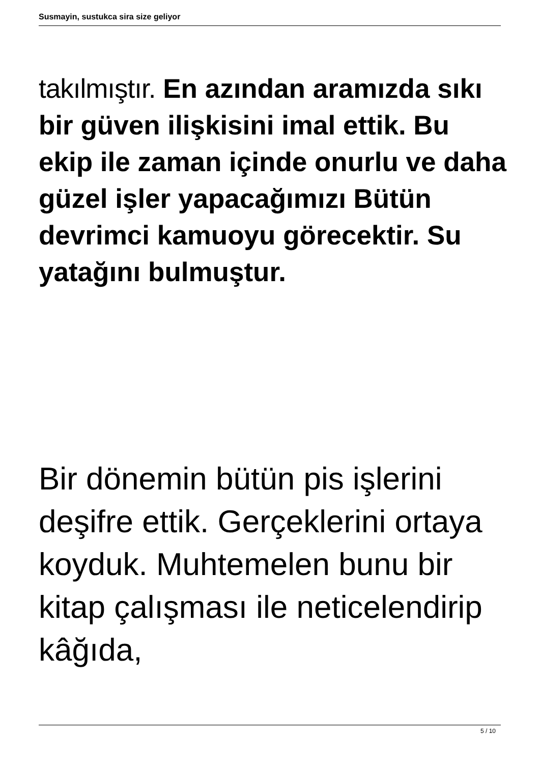Susmayin, sustukca sira size geliyor
takılmıştır. En azından aramızda sıkı bir güven ilişkisini imal ettik. Bu ekip ile zaman içinde onurlu ve daha güzel işler yapacağımızı Bütün devrimci kamuoyu görecektir. Su yatağını bulmuştur.
Bir dönemin bütün pis işlerini deşifre ettik. Gerçeklerini ortaya koyduk. Muhtemelen bunu bir kitap çalışması ile neticelendirip kâğıda,
5 / 10